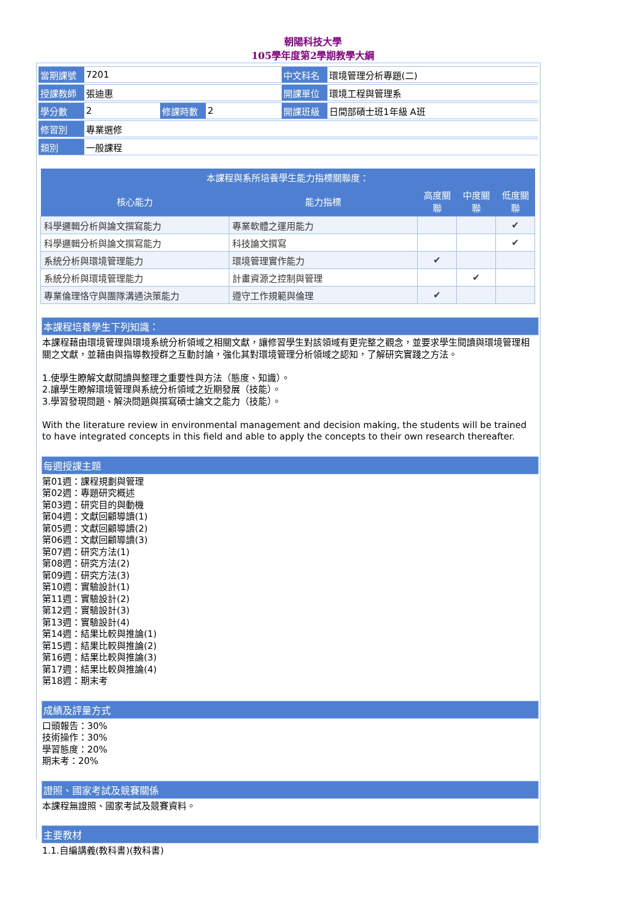朝陽科技大學
105學年度第2學期教學大綱
| 當期課號 | 7201 | | | 中文科名 | 環境管理分析專題(二) |
| 授課教師 | 張迪惠 | | | 開課單位 | 環境工程與管理系 |
| 學分數 | 2 | 修課時數 | 2 | 開課班級 | 日間部碩士班1年級 A班 |
| 修習別 | 專業選修 | | | | |
| 類別 | 一般課程 | | | | |
| 本課程與系所培養學生能力指標關聯度： | | | | |
| --- | --- | --- | --- | --- |
| 核心能力 | 能力指標 | 高度關聯 | 中度關聯 | 低度關聯 |
| 科學邏輯分析與論文撰寫能力 | 專業軟體之運用能力 | | | ✔ |
| 科學邏輯分析與論文撰寫能力 | 科技論文撰寫 | | | ✔ |
| 系統分析與環境管理能力 | 環境管理實作能力 | ✔ | | |
| 系統分析與環境管理能力 | 計畫資源之控制與管理 | | ✔ | |
| 專業倫理恪守與團隊溝通決策能力 | 遵守工作規範與倫理 | ✔ | | |
本課程培養學生下列知識：
本課程藉由環境管理與環境系統分析領域之相關文獻，讓修習學生對該領域有更完整之觀念，並要求學生閱讀與環境管理相關之文獻，並藉由與指導教授群之互動討論，強化其對環境管理分析領域之認知，了解研究實踐之方法。
1.使學生瞭解文獻閱讀與整理之重要性與方法（態度、知識）。
2.讓學生瞭解環境管理與系統分析領域之近期發展（技能）。
3.學習發現問題、解決問題與撰寫碩士論文之能力（技能）。
With the literature review in environmental management and decision making, the students will be trained to have integrated concepts in this field and able to apply the concepts to their own research thereafter.
每週授課主題
第01週：課程規劃與管理
第02週：專題研究概述
第03週：研究目的與動機
第04週：文獻回顧導讀(1)
第05週：文獻回顧導讀(2)
第06週：文獻回顧導讀(3)
第07週：研究方法(1)
第08週：研究方法(2)
第09週：研究方法(3)
第10週：實驗設計(1)
第11週：實驗設計(2)
第12週：實驗設計(3)
第13週：實驗設計(4)
第14週：結果比較與推論(1)
第15週：結果比較與推論(2)
第16週：結果比較與推論(3)
第17週：結果比較與推論(4)
第18週：期末考
成績及評量方式
口頭報告：30%
技術操作：30%
學習態度：20%
期末考：20%
證照、國家考試及競賽關係
本課程無證照、國家考試及競賽資料。
主要教材
1.1.自編講義(教科書)(教科書)